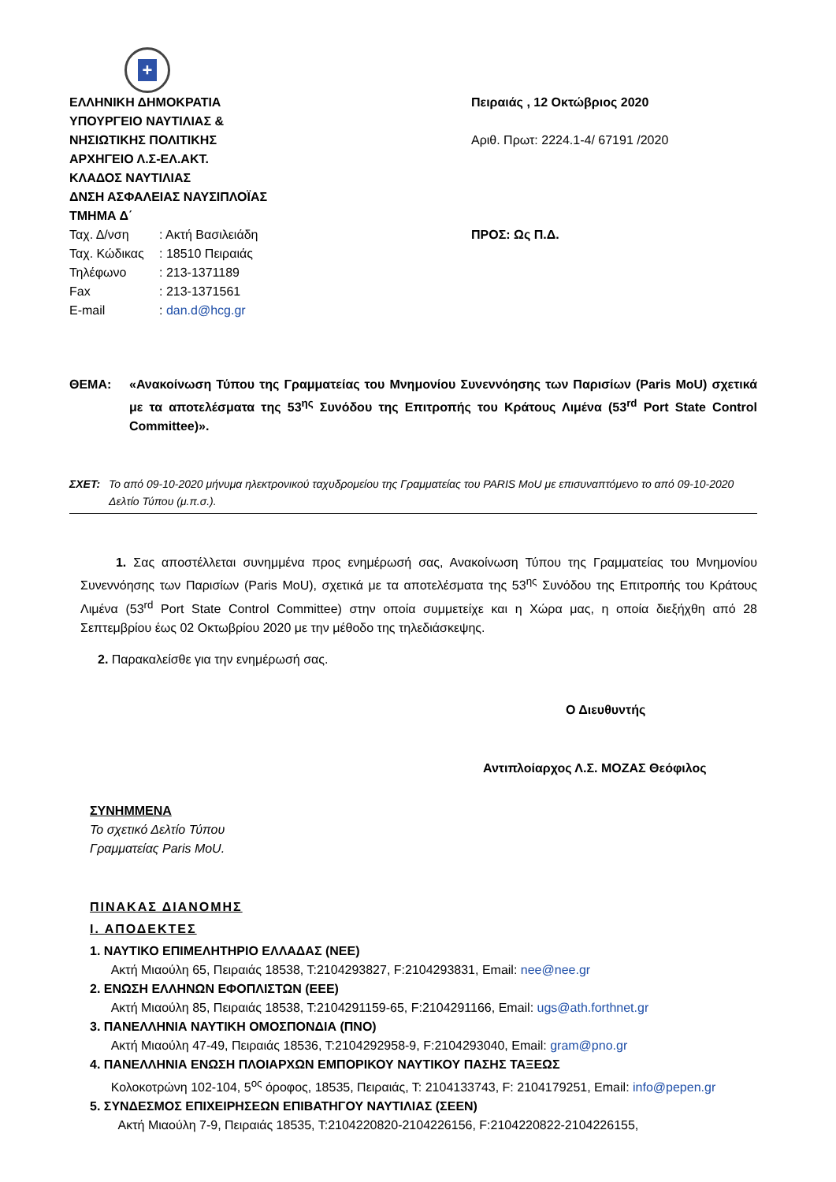+
ΕΛΛΗΝΙΚΗ ΔΗΜΟΚΡΑΤΙΑ
ΥΠΟΥΡΓΕΙΟ ΝΑΥΤΙΛΙΑΣ &
ΝΗΣΙΩΤΙΚΗΣ ΠΟΛΙΤΙΚΗΣ
ΑΡΧΗΓΕΙΟ Λ.Σ-ΕΛ.ΑΚΤ.
ΚΛΑΔΟΣ ΝΑΥΤΙΛΙΑΣ
ΔΝΣΗ ΑΣΦΑΛΕΙΑΣ ΝΑΥΣΙΠΛΟΪΑΣ
ΤΜΗΜΑ Δ΄
| Ταχ. Δ/νση | : Ακτή Βασιλειάδη |
| Ταχ. Κώδικας | : 18510 Πειραιάς |
| Τηλέφωνο | : 213-1371189 |
| Fax | : 213-1371561 |
| E-mail | : dan.d@hcg.gr |
Πειραιάς , 12 Οκτώβριος 2020
Αριθ. Πρωτ: 2224.1-4/ 67191 /2020
ΠΡΟΣ: Ως Π.Δ.
ΘΕΜΑ: «Ανακοίνωση Τύπου της Γραμματείας του Μνημονίου Συνεννόησης των Παρισίων (Paris MoU) σχετικά με τα αποτελέσματα της 53<sup>ης</sup> Συνόδου της Επιτροπής του Κράτους Λιμένα (53<sup>rd</sup> Port State Control Committee)».
ΣΧΕΤ: Το από 09-10-2020 μήνυμα ηλεκτρονικού ταχυδρομείου της Γραμματείας του PARIS MoU με επισυναπτόμενο το από 09-10-2020 Δελτίο Τύπου (μ.π.σ.).
1. Σας αποστέλλεται συνημμένα προς ενημέρωσή σας, Ανακοίνωση Τύπου της Γραμματείας του Μνημονίου Συνεννόησης των Παρισίων (Paris MoU), σχετικά με τα αποτελέσματα της 53<sup>ης</sup> Συνόδου της Επιτροπής του Κράτους Λιμένα (53<sup>rd</sup> Port State Control Committee) στην οποία συμμετείχε και η Χώρα μας, η οποία διεξήχθη από 28 Σεπτεμβρίου έως 02 Οκτωβρίου 2020 με την μέθοδο της τηλεδιάσκεψης.
2. Παρακαλείσθε για την ενημέρωσή σας.
Ο Διευθυντής
Αντιπλοίαρχος Λ.Σ. ΜΟΖΑΣ Θεόφιλος
ΣΥΝΗΜΜΕΝΑ
Το σχετικό Δελτίο Τύπου
Γραμματείας Paris MoU.
ΠΙΝΑΚΑΣ ΔΙΑΝΟΜΗΣ
Ι. ΑΠΟΔΕΚΤΕΣ
1. ΝΑΥΤΙΚΟ ΕΠΙΜΕΛΗΤΗΡΙΟ ΕΛΛΑΔΑΣ (ΝΕΕ)
Ακτή Μιαούλη 65, Πειραιάς 18538, Τ:2104293827, F:2104293831, Email: nee@nee.gr
2. ΕΝΩΣΗ ΕΛΛΗΝΩΝ ΕΦΟΠΛΙΣΤΩΝ (ΕΕΕ)
Ακτή Μιαούλη 85, Πειραιάς 18538, Τ:2104291159-65, F:2104291166, Email: ugs@ath.forthnet.gr
3. ΠΑΝΕΛΛΗΝΙΑ ΝΑΥΤΙΚΗ ΟΜΟΣΠΟΝΔΙΑ (ΠΝΟ)
Ακτή Μιαούλη 47-49, Πειραιάς 18536, Τ:2104292958-9, F:2104293040, Email: gram@pno.gr
4. ΠΑΝΕΛΛΗΝΙΑ ΕΝΩΣΗ ΠΛΟΙΑΡΧΩΝ ΕΜΠΟΡΙΚΟΥ ΝΑΥΤΙΚΟΥ ΠΑΣΗΣ ΤΑΞΕΩΣ
Κολοκοτρώνη 102-104, 5<sup>ος</sup> όροφος, 18535, Πειραιάς, Τ: 2104133743, F: 2104179251, Email: info@pepen.gr
5. ΣΥΝΔΕΣΜΟΣ ΕΠΙΧΕΙΡΗΣΕΩΝ ΕΠΙΒΑΤΗΓΟΥ ΝΑΥΤΙΛΙΑΣ (ΣΕΕΝ)
Ακτή Μιαούλη 7-9, Πειραιάς 18535, Τ:2104220820-2104226156, F:2104220822-2104226155,